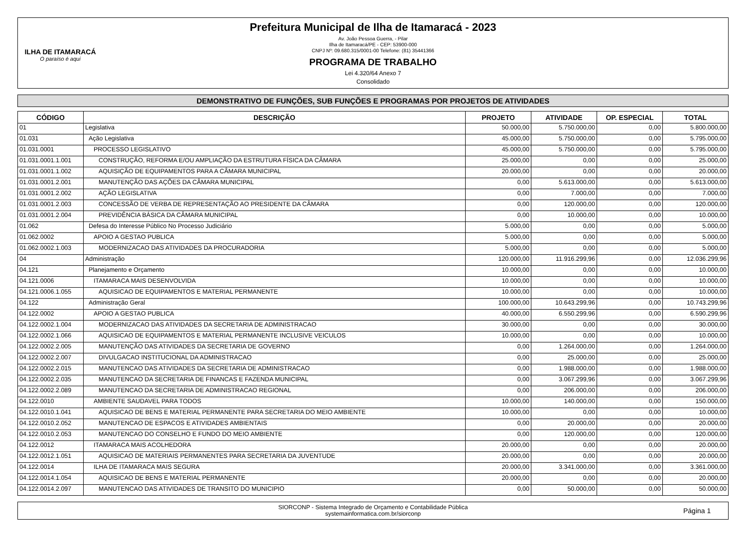ILHA DE ITAMARACÁ
O paraíso é aqui
Prefeitura Municipal de Ilha de Itamaracá - 2023
Av. João Pessoa Guerra, - Pilar
Ilha de Itamaracá/PE - CEP: 53900-000
CNPJ Nº: 09.680.315/0001-00 Telefone: (81) 35441366
PROGRAMA DE TRABALHO
Lei 4.320/64 Anexo 7
Consolidado
DEMONSTRATIVO DE FUNÇÕES, SUB FUNÇÕES E PROGRAMAS POR PROJETOS DE ATIVIDADES
| CÓDIGO | DESCRIÇÃO | PROJETO | ATIVIDADE | OP. ESPECIAL | TOTAL |
| --- | --- | --- | --- | --- | --- |
| 01 | Legislativa | 50.000,00 | 5.750.000,00 | 0,00 | 5.800.000,00 |
| 01.031 | Ação Legislativa | 45.000,00 | 5.750.000,00 | 0,00 | 5.795.000,00 |
| 01.031.0001 | PROCESSO LEGISLATIVO | 45.000,00 | 5.750.000,00 | 0,00 | 5.795.000,00 |
| 01.031.0001.1.001 | CONSTRUÇÃO, REFORMA E/OU AMPLIAÇÃO DA ESTRUTURA FÍSICA DA CÂMARA | 25.000,00 | 0,00 | 0,00 | 25.000,00 |
| 01.031.0001.1.002 | AQUISIÇÃO DE EQUIPAMENTOS PARA A CÂMARA MUNICIPAL | 20.000,00 | 0,00 | 0,00 | 20.000,00 |
| 01.031.0001.2.001 | MANUTENÇÃO DAS AÇÕES DA CÂMARA MUNICIPAL | 0,00 | 5.613.000,00 | 0,00 | 5.613.000,00 |
| 01.031.0001.2.002 | AÇÃO LEGISLATIVA | 0,00 | 7.000,00 | 0,00 | 7.000,00 |
| 01.031.0001.2.003 | CONCESSÃO DE VERBA DE REPRESENTAÇÃO AO PRESIDENTE DA CÂMARA | 0,00 | 120.000,00 | 0,00 | 120.000,00 |
| 01.031.0001.2.004 | PREVIDÊNCIA BÁSICA DA CÂMARA MUNICIPAL | 0,00 | 10.000,00 | 0,00 | 10.000,00 |
| 01.062 | Defesa do Interesse Público No Processo Judiciário | 5.000,00 | 0,00 | 0,00 | 5.000,00 |
| 01.062.0002 | APOIO A GESTAO PUBLICA | 5.000,00 | 0,00 | 0,00 | 5.000,00 |
| 01.062.0002.1.003 | MODERNIZACAO DAS ATIVIDADES DA PROCURADORIA | 5.000,00 | 0,00 | 0,00 | 5.000,00 |
| 04 | Administração | 120.000,00 | 11.916.299,96 | 0,00 | 12.036.299,96 |
| 04.121 | Planejamento e Orçamento | 10.000,00 | 0,00 | 0,00 | 10.000,00 |
| 04.121.0006 | ITAMARACA MAIS DESENVOLVIDA | 10.000,00 | 0,00 | 0,00 | 10.000,00 |
| 04.121.0006.1.055 | AQUISICAO DE EQUIPAMENTOS E MATERIAL PERMANENTE | 10.000,00 | 0,00 | 0,00 | 10.000,00 |
| 04.122 | Administração Geral | 100.000,00 | 10.643.299,96 | 0,00 | 10.743.299,96 |
| 04.122.0002 | APOIO A GESTAO PUBLICA | 40.000,00 | 6.550.299,96 | 0,00 | 6.590.299,96 |
| 04.122.0002.1.004 | MODERNIZACAO DAS ATIVIDADES DA SECRETARIA DE ADMINISTRACAO | 30.000,00 | 0,00 | 0,00 | 30.000,00 |
| 04.122.0002.1.066 | AQUISICAO DE EQUIPAMENTOS E MATERIAL PERMANENTE INCLUSIVE VEICULOS | 10.000,00 | 0,00 | 0,00 | 10.000,00 |
| 04.122.0002.2.005 | MANUTENÇÃO DAS ATIVIDADES DA SECRETARIA DE GOVERNO | 0,00 | 1.264.000,00 | 0,00 | 1.264.000,00 |
| 04.122.0002.2.007 | DIVULGACAO INSTITUCIONAL DA ADMINISTRACAO | 0,00 | 25.000,00 | 0,00 | 25.000,00 |
| 04.122.0002.2.015 | MANUTENCAO DAS ATIVIDADES DA SECRETARIA DE ADMINISTRACAO | 0,00 | 1.988.000,00 | 0,00 | 1.988.000,00 |
| 04.122.0002.2.035 | MANUTENCAO DA SECRETARIA DE FINANCAS E FAZENDA MUNICIPAL | 0,00 | 3.067.299,96 | 0,00 | 3.067.299,96 |
| 04.122.0002.2.089 | MANUTENCAO DA SECRETARIA DE ADMINISTRACAO REGIONAL | 0,00 | 206.000,00 | 0,00 | 206.000,00 |
| 04.122.0010 | AMBIENTE SAUDAVEL PARA TODOS | 10.000,00 | 140.000,00 | 0,00 | 150.000,00 |
| 04.122.0010.1.041 | AQUISICAO DE BENS E MATERIAL PERMANENTE PARA SECRETARIA DO MEIO AMBIENTE | 10.000,00 | 0,00 | 0,00 | 10.000,00 |
| 04.122.0010.2.052 | MANUTENCAO DE ESPACOS E ATIVIDADES AMBIENTAIS | 0,00 | 20.000,00 | 0,00 | 20.000,00 |
| 04.122.0010.2.053 | MANUTENCAO DO CONSELHO E FUNDO DO MEIO AMBIENTE | 0,00 | 120.000,00 | 0,00 | 120.000,00 |
| 04.122.0012 | ITAMARACA MAIS ACOLHEDORA | 20.000,00 | 0,00 | 0,00 | 20.000,00 |
| 04.122.0012.1.051 | AQUISICAO DE MATERIAIS PERMANENTES PARA SECRETARIA DA JUVENTUDE | 20.000,00 | 0,00 | 0,00 | 20.000,00 |
| 04.122.0014 | ILHA DE ITAMARACA MAIS SEGURA | 20.000,00 | 3.341.000,00 | 0,00 | 3.361.000,00 |
| 04.122.0014.1.054 | AQUISICAO DE BENS E MATERIAL PERMANENTE | 20.000,00 | 0,00 | 0,00 | 20.000,00 |
| 04.122.0014.2.097 | MANUTENCAO DAS ATIVIDADES DE TRANSITO DO MUNICIPIO | 0,00 | 50.000,00 | 0,00 | 50.000,00 |
SIORCONP - Sistema Integrado de Orçamento e Contabilidade Pública
systemainformatica.com.br/siorconp
Página 1